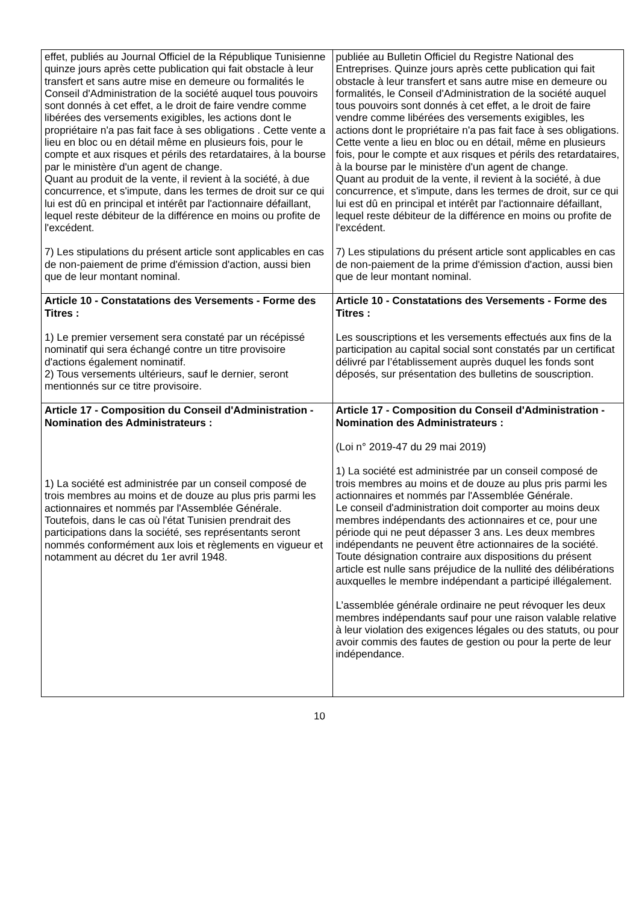| effet, publiés au Journal Officiel de la République Tunisienne quinze jours après cette publication qui fait obstacle à leur transfert et sans autre mise en demeure ou formalités le Conseil d'Administration de la société auquel tous pouvoirs sont donnés à cet effet, a le droit de faire vendre comme libérées des versements exigibles, les actions dont le propriétaire n'a pas fait face à ses obligations . Cette vente a lieu en bloc ou en détail même en plusieurs fois, pour le compte et aux risques et périls des retardataires, à la bourse par le ministère d'un agent de change. Quant au produit de la vente, il revient à la société, à due concurrence, et s'impute, dans les termes de droit sur ce qui lui est dû en principal et intérêt par l'actionnaire défaillant, lequel reste débiteur de la différence en moins ou profite de l'excédent. 7) Les stipulations du présent article sont applicables en cas de non-paiement de prime d'émission d'action, aussi bien que de leur montant nominal. | publiée au Bulletin Officiel du Registre National des Entreprises. Quinze jours après cette publication qui fait obstacle à leur transfert et sans autre mise en demeure ou formalités, le Conseil d'Administration de la société auquel tous pouvoirs sont donnés à cet effet, a le droit de faire vendre comme libérées des versements exigibles, les actions dont le propriétaire n'a pas fait face à ses obligations. Cette vente a lieu en bloc ou en détail, même en plusieurs fois, pour le compte et aux risques et périls des retardataires, à la bourse par le ministère d'un agent de change. Quant au produit de la vente, il revient à la société, à due concurrence, et s'impute, dans les termes de droit, sur ce qui lui est dû en principal et intérêt par l'actionnaire défaillant, lequel reste débiteur de la différence en moins ou profite de l'excédent. 7) Les stipulations du présent article sont applicables en cas de non-paiement de la prime d'émission d'action, aussi bien que de leur montant nominal. |
| Article 10 - Constatations des Versements - Forme des Titres : 1) Le premier versement sera constaté par un récépissé nominatif qui sera échangé contre un titre provisoire d'actions également nominatif. 2) Tous versements ultérieurs, sauf le dernier, seront mentionnés sur ce titre provisoire. | Article 10 - Constatations des Versements - Forme des Titres : Les souscriptions et les versements effectués aux fins de la participation au capital social sont constatés par un certificat délivré par l’établissement auprès duquel les fonds sont déposés, sur présentation des bulletins de souscription. |
| Article 17 - Composition du Conseil d'Administration - Nomination des Administrateurs : 1) La société est administrée par un conseil composé de trois membres au moins et de douze au plus pris parmi les actionnaires et nommés par l'Assemblée Générale. Toutefois, dans le cas où l'état Tunisien prendrait des participations dans la société, ses représentants seront nommés conformément aux lois et règlements en vigueur et notamment au décret du 1er avril 1948. | Article 17 - Composition du Conseil d'Administration - Nomination des Administrateurs : (Loi n° 2019-47 du 29 mai 2019) 1) La société est administrée par un conseil composé de trois membres au moins et de douze au plus pris parmi les actionnaires et nommés par l'Assemblée Générale. Le conseil d'administration doit comporter au moins deux membres indépendants des actionnaires et ce, pour une période qui ne peut dépasser 3 ans. Les deux membres indépendants ne peuvent être actionnaires de la société. Toute désignation contraire aux dispositions du présent article est nulle sans préjudice de la nullité des délibérations auxquelles le membre indépendant a participé illégalement. L’assemblée générale ordinaire ne peut révoquer les deux membres indépendants sauf pour une raison valable relative à leur violation des exigences légales ou des statuts, ou pour avoir commis des fautes de gestion ou pour la perte de leur indépendance. |
10